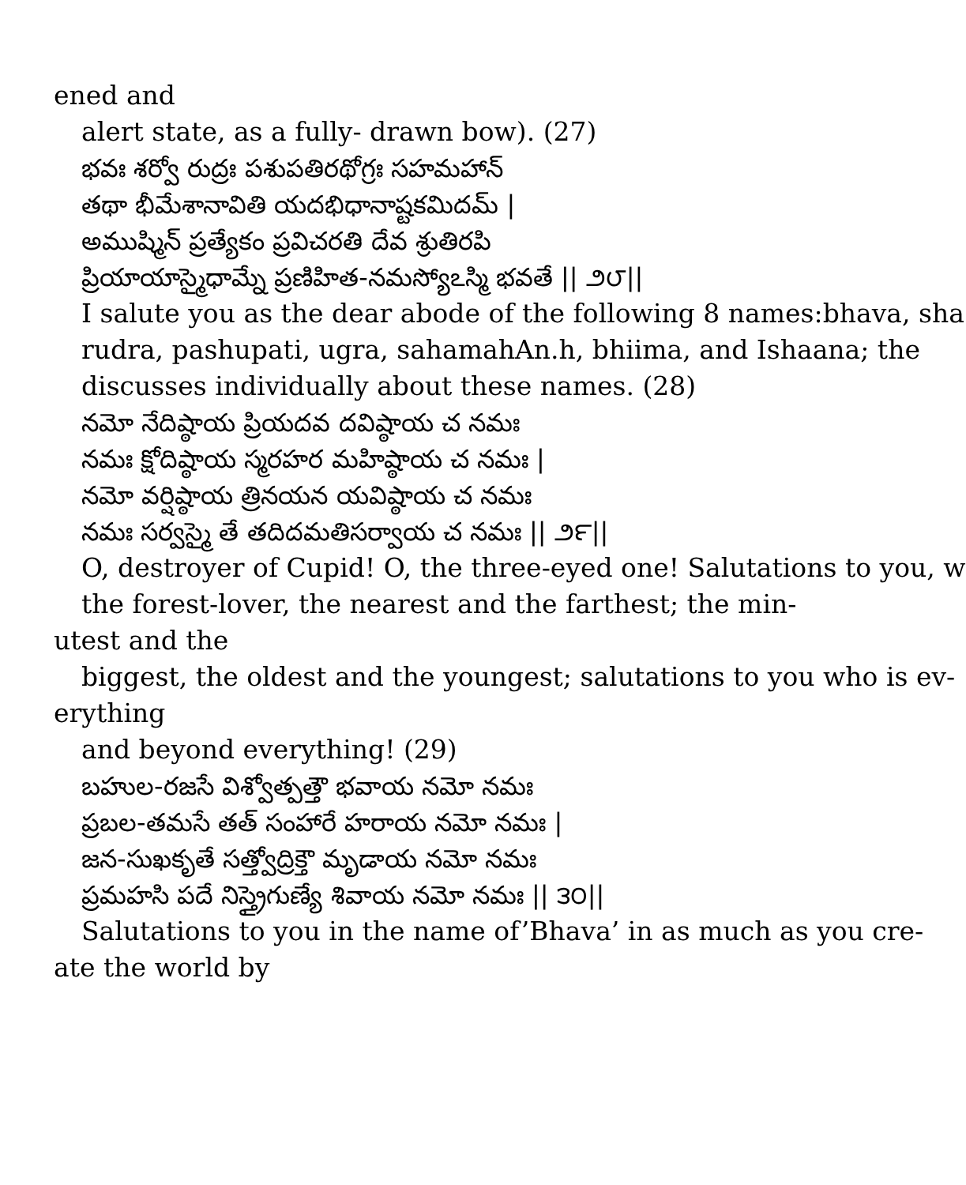ened and
alert state, as a fully- drawn bow). (27)
భవః శర్వో రుద్రః పశుపతిరథోగ్రః సహమహాన్
తథా భీమేశానావితి యదభిధానాష్టకమిదమ్ |
అముష్మిన్ ప్రత్యేకం ప్రవిచరతి దేవ శ్రుతిరపి
ప్రియాయాస్మైధామ్నే ప్రణిహిత-నమస్యోఽస్మి భవతే || ౨౮||
I salute you as the dear abode of the following 8 names:bhava, sha
rudra, pashupati, ugra, sahamahAn.h, bhiima, and Ishaana; the
discusses individually about these names. (28)
నమో నేదిష్ఠాయ ప్రియదవ దవిష్ఠాయ చ నమః
నమః క్షోదిష్ఠాయ స్మరహర మహిష్ఠాయ చ నమః |
నమో వర్షిష్ఠాయ త్రినయన యవిష్ఠాయ చ నమః
నమః సర్వస్మై తే తదిదమతిసర్వాయ చ నమః || ౨౯||
O, destroyer of Cupid! O, the three-eyed one! Salutations to you, w
the forest-lover, the nearest and the farthest; the min-
utest and the
biggest, the oldest and the youngest; salutations to you who is ev-
erything
and beyond everything! (29)
బహుల-రజసే విశ్వోత్పత్తౌ భవాయ నమో నమః
ప్రబల-తమసే తత్ సంహారే హరాయ నమో నమః |
జన-సుఖకృతే సత్త్వోద్రిక్తౌ మృడాయ నమో నమః
ప్రమహసి పదే నిస్త్రైగుణ్యే శివాయ నమో నమః || ౩౦||
Salutations to you in the name of’Bhava’ in as much as you cre-
ate the world by